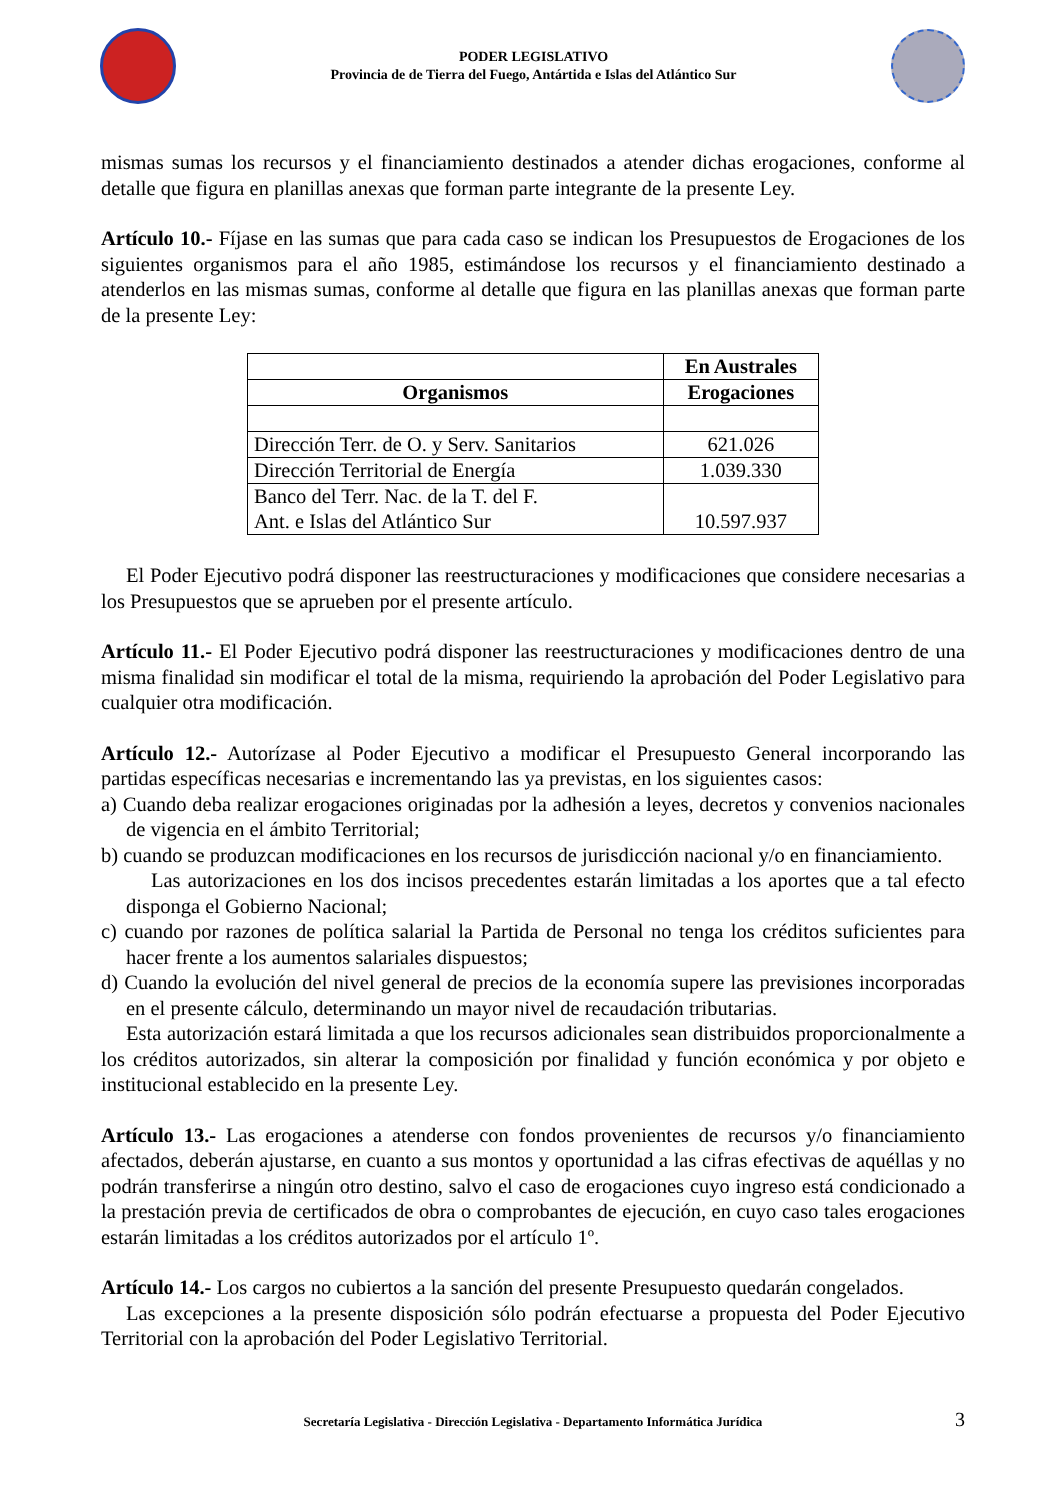PODER LEGISLATIVO
Provincia de de Tierra del Fuego, Antártida e Islas del Atlántico Sur
mismas sumas los recursos y el financiamiento destinados a atender dichas erogaciones, conforme al detalle que figura en planillas anexas que forman parte integrante de la presente Ley.
Artículo 10.- Fíjase en las sumas que para cada caso se indican los Presupuestos de Erogaciones de los siguientes organismos para el año 1985, estimándose los recursos y el financiamiento destinado a atenderlos en las mismas sumas, conforme al detalle que figura en las planillas anexas que forman parte de la presente Ley:
| | En Australes |
| --- | --- |
| Organismos | Erogaciones |
| Dirección Terr. de O. y Serv. Sanitarios | 621.026 |
| Dirección Territorial de Energía | 1.039.330 |
| Banco del Terr. Nac. de la T. del F. Ant. e Islas del Atlántico Sur | 10.597.937 |
El Poder Ejecutivo podrá disponer las reestructuraciones y modificaciones que considere necesarias a los Presupuestos que se aprueben por el presente artículo.
Artículo 11.- El Poder Ejecutivo podrá disponer las reestructuraciones y modificaciones dentro de una misma finalidad sin modificar el total de la misma, requiriendo la aprobación del Poder Legislativo para cualquier otra modificación.
Artículo 12.- Autorízase al Poder Ejecutivo a modificar el Presupuesto General incorporando las partidas específicas necesarias e incrementando las ya previstas, en los siguientes casos:
a) Cuando deba realizar erogaciones originadas por la adhesión a leyes, decretos y convenios nacionales de vigencia en el ámbito Territorial;
b) cuando se produzcan modificaciones en los recursos de jurisdicción nacional y/o en financiamiento.
Las autorizaciones en los dos incisos precedentes estarán limitadas a los aportes que a tal efecto disponga el Gobierno Nacional;
c) cuando por razones de política salarial la Partida de Personal no tenga los créditos suficientes para hacer frente a los aumentos salariales dispuestos;
d) Cuando la evolución del nivel general de precios de la economía supere las previsiones incorporadas en el presente cálculo, determinando un mayor nivel de recaudación tributarias.
Esta autorización estará limitada a que los recursos adicionales sean distribuidos proporcionalmente a los créditos autorizados, sin alterar la composición por finalidad y función económica y por objeto e institucional establecido en la presente Ley.
Artículo 13.- Las erogaciones a atenderse con fondos provenientes de recursos y/o financiamiento afectados, deberán ajustarse, en cuanto a sus montos y oportunidad a las cifras efectivas de aquéllas y no podrán transferirse a ningún otro destino, salvo el caso de erogaciones cuyo ingreso está condicionado a la prestación previa de certificados de obra o comprobantes de ejecución, en cuyo caso tales erogaciones estarán limitadas a los créditos autorizados por el artículo 1º.
Artículo 14.- Los cargos no cubiertos a la sanción del presente Presupuesto quedarán congelados.
Las excepciones a la presente disposición sólo podrán efectuarse a propuesta del Poder Ejecutivo Territorial con la aprobación del Poder Legislativo Territorial.
Secretaría Legislativa - Dirección Legislativa - Departamento Informática Jurídica 3